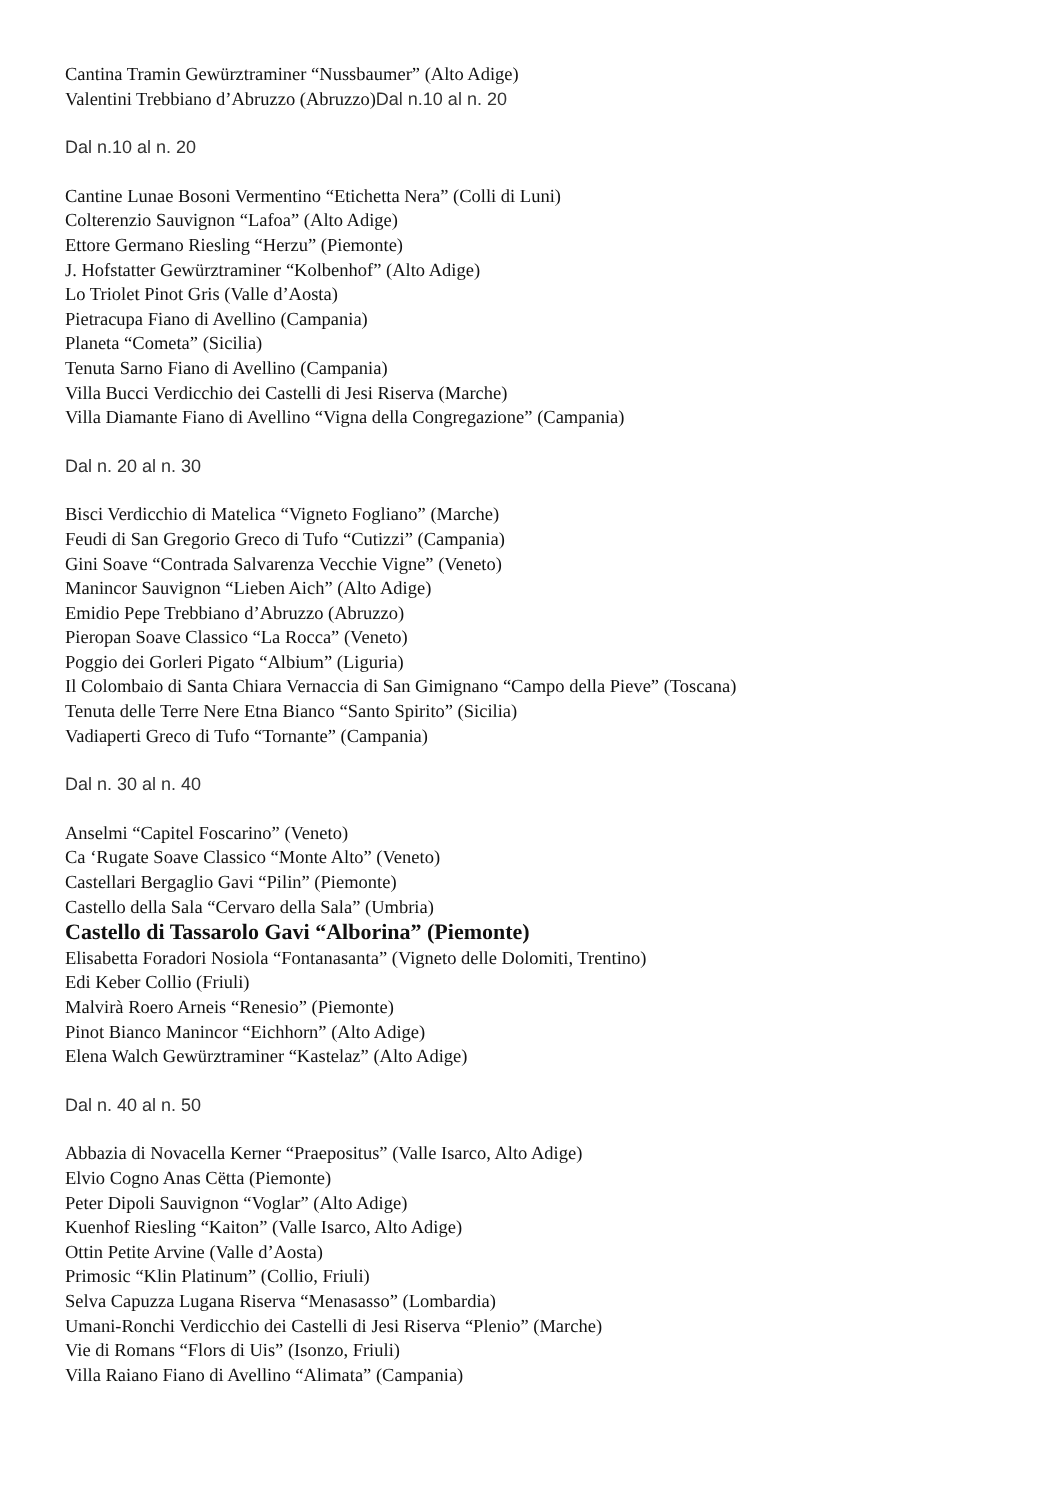Cantina Tramin Gewürztraminer “Nussbaumer” (Alto Adige)
Valentini Trebbiano d’Abruzzo (Abruzzo)Dal n.10 al n. 20
Dal n.10 al n. 20
Cantine Lunae Bosoni Vermentino “Etichetta Nera” (Colli di Luni)
Colterenzio Sauvignon “Lafoa” (Alto Adige)
Ettore Germano Riesling “Herzu” (Piemonte)
J. Hofstatter Gewürztraminer “Kolbenhof” (Alto Adige)
Lo Triolet Pinot Gris (Valle d’Aosta)
Pietracupa Fiano di Avellino (Campania)
Planeta “Cometa” (Sicilia)
Tenuta Sarno Fiano di Avellino (Campania)
Villa Bucci Verdicchio dei Castelli di Jesi Riserva (Marche)
Villa Diamante Fiano di Avellino “Vigna della Congregazione” (Campania)
Dal n. 20 al n. 30
Bisci Verdicchio di Matelica “Vigneto Fogliano” (Marche)
Feudi di San Gregorio Greco di Tufo “Cutizzi” (Campania)
Gini Soave “Contrada Salvarenza Vecchie Vigne” (Veneto)
Manincor Sauvignon “Lieben Aich” (Alto Adige)
Emidio Pepe Trebbiano d’Abruzzo (Abruzzo)
Pieropan Soave Classico “La Rocca” (Veneto)
Poggio dei Gorleri Pigato “Albium” (Liguria)
Il Colombaio di Santa Chiara Vernaccia di San Gimignano “Campo della Pieve” (Toscana)
Tenuta delle Terre Nere Etna Bianco “Santo Spirito” (Sicilia)
Vadiaperti Greco di Tufo “Tornante” (Campania)
Dal n. 30 al n. 40
Anselmi “Capitel Foscarino” (Veneto)
Ca ‘Rugate Soave Classico “Monte Alto” (Veneto)
Castellari Bergaglio Gavi “Pilin” (Piemonte)
Castello della Sala “Cervaro della Sala” (Umbria)
Castello di Tassarolo Gavi “Alborina” (Piemonte)
Elisabetta Foradori Nosiola “Fontanasanta” (Vigneto delle Dolomiti, Trentino)
Edi Keber Collio (Friuli)
Malvirà Roero Arneis “Renesio” (Piemonte)
Pinot Bianco Manincor “Eichhorn” (Alto Adige)
Elena Walch Gewürztraminer “Kastelaz” (Alto Adige)
Dal n. 40 al n. 50
Abbazia di Novacella Kerner “Praepositus” (Valle Isarco, Alto Adige)
Elvio Cogno Anas Cëtta (Piemonte)
Peter Dipoli Sauvignon “Voglar” (Alto Adige)
Kuenhof Riesling “Kaiton” (Valle Isarco, Alto Adige)
Ottin Petite Arvine (Valle d’Aosta)
Primosic “Klin Platinum” (Collio, Friuli)
Selva Capuzza Lugana Riserva “Menasasso” (Lombardia)
Umani-Ronchi Verdicchio dei Castelli di Jesi Riserva “Plenio” (Marche)
Vie di Romans “Flors di Uis” (Isonzo, Friuli)
Villa Raiano Fiano di Avellino “Alimata” (Campania)